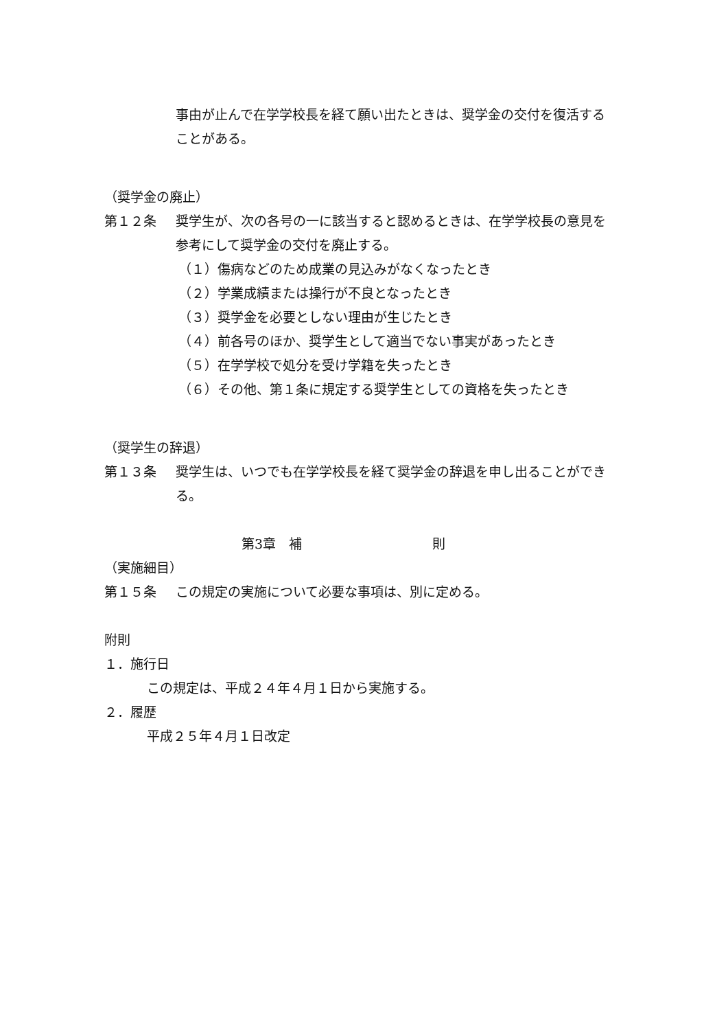事由が止んで在学学校長を経て願い出たときは、奨学金の交付を復活することがある。
（奨学金の廃止）
第１２条 奨学生が、次の各号の一に該当すると認めるときは、在学学校長の意見を参考にして奨学金の交付を廃止する。
（１）傷病などのため成業の見込みがなくなったとき
（２）学業成績または操行が不良となったとき
（３）奨学金を必要としない理由が生じたとき
（４）前各号のほか、奨学生として適当でない事実があったとき
（５）在学学校で処分を受け学籍を失ったとき
（６）その他、第１条に規定する奨学生としての資格を失ったとき
（奨学生の辞退）
第１３条 奨学生は、いつでも在学学校長を経て奨学金の辞退を申し出ることができる。
第3章　補　　　　　　　　　　則
（実施細目）
第１５条 この規定の実施について必要な事項は、別に定める。
附則
１．施行日
この規定は、平成２４年４月１日から実施する。
２．履歴
平成２５年４月１日改定